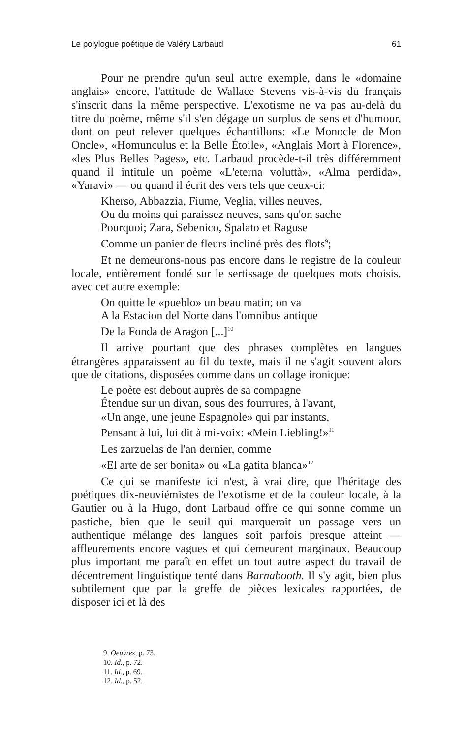Le polylogue poétique de Valéry Larbaud 61
Pour ne prendre qu'un seul autre exemple, dans le «domaine anglais» encore, l'attitude de Wallace Stevens vis-à-vis du français s'inscrit dans la même perspective. L'exotisme ne va pas au-delà du titre du poème, même s'il s'en dégage un surplus de sens et d'humour, dont on peut relever quelques échantillons: «Le Monocle de Mon Oncle», «Homunculus et la Belle Étoile», «Anglais Mort à Florence», «les Plus Belles Pages», etc. Larbaud procède-t-il très différemment quand il intitule un poème «L'eterna voluttà», «Alma perdida», «Yaravi» — ou quand il écrit des vers tels que ceux-ci:
Kherso, Abbazzia, Fiume, Veglia, villes neuves,
Ou du moins qui paraissez neuves, sans qu'on sache
Pourquoi; Zara, Sebenico, Spalato et Raguse
Comme un panier de fleurs incliné près des flots<sup>9</sup>;
Et ne demeurons-nous pas encore dans le registre de la couleur locale, entièrement fondé sur le sertissage de quelques mots choisis, avec cet autre exemple:
On quitte le «pueblo» un beau matin; on va
A la Estacion del Norte dans l'omnibus antique
De la Fonda de Aragon [...]<sup>10</sup>
Il arrive pourtant que des phrases complètes en langues étrangères apparaissent au fil du texte, mais il ne s'agit souvent alors que de citations, disposées comme dans un collage ironique:
Le poète est debout auprès de sa compagne
Étendue sur un divan, sous des fourrures, à l'avant,
«Un ange, une jeune Espagnole» qui par instants,
Pensant à lui, lui dit à mi-voix: «Mein Liebling!»<sup>11</sup>
Les zarzuelas de l'an dernier, comme
«El arte de ser bonita» ou «La gatita blanca»<sup>12</sup>
Ce qui se manifeste ici n'est, à vrai dire, que l'héritage des poétiques dix-neuviémistes de l'exotisme et de la couleur locale, à la Gautier ou à la Hugo, dont Larbaud offre ce qui sonne comme un pastiche, bien que le seuil qui marquerait un passage vers un authentique mélange des langues soit parfois presque atteint — affleurements encore vagues et qui demeurent marginaux. Beaucoup plus important me paraît en effet un tout autre aspect du travail de décentrement linguistique tenté dans Barnabooth. Il s'y agit, bien plus subtilement que par la greffe de pièces lexicales rapportées, de disposer ici et là des
9. Oeuvres, p. 73.
10. Id., p. 72.
11. Id., p. 69.
12. Id., p. 52.